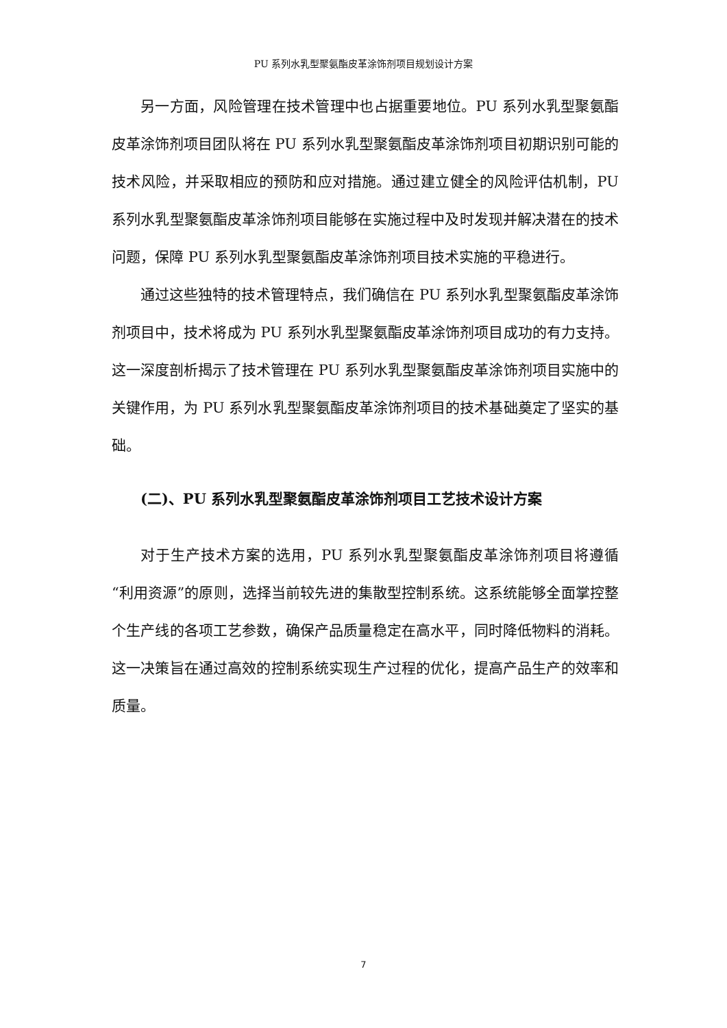PU 系列水乳型聚氨酯皮革涂饰剂项目规划设计方案
另一方面，风险管理在技术管理中也占据重要地位。PU 系列水乳型聚氨酯皮革涂饰剂项目团队将在 PU 系列水乳型聚氨酯皮革涂饰剂项目初期识别可能的技术风险，并采取相应的预防和应对措施。通过建立健全的风险评估机制，PU 系列水乳型聚氨酯皮革涂饰剂项目能够在实施过程中及时发现并解决潜在的技术问题，保障 PU 系列水乳型聚氨酯皮革涂饰剂项目技术实施的平稳进行。
通过这些独特的技术管理特点，我们确信在 PU 系列水乳型聚氨酯皮革涂饰剂项目中，技术将成为 PU 系列水乳型聚氨酯皮革涂饰剂项目成功的有力支持。这一深度剖析揭示了技术管理在 PU 系列水乳型聚氨酯皮革涂饰剂项目实施中的关键作用，为 PU 系列水乳型聚氨酯皮革涂饰剂项目的技术基础奠定了坚实的基础。
(二)、PU 系列水乳型聚氨酯皮革涂饰剂项目工艺技术设计方案
对于生产技术方案的选用，PU 系列水乳型聚氨酯皮革涂饰剂项目将遵循“利用资源”的原则，选择当前较先进的集散型控制系统。这系统能够全面掌控整个生产线的各项工艺参数，确保产品质量稳定在高水平，同时降低物料的消耗。这一决策旨在通过高效的控制系统实现生产过程的优化，提高产品生产的效率和质量。
7